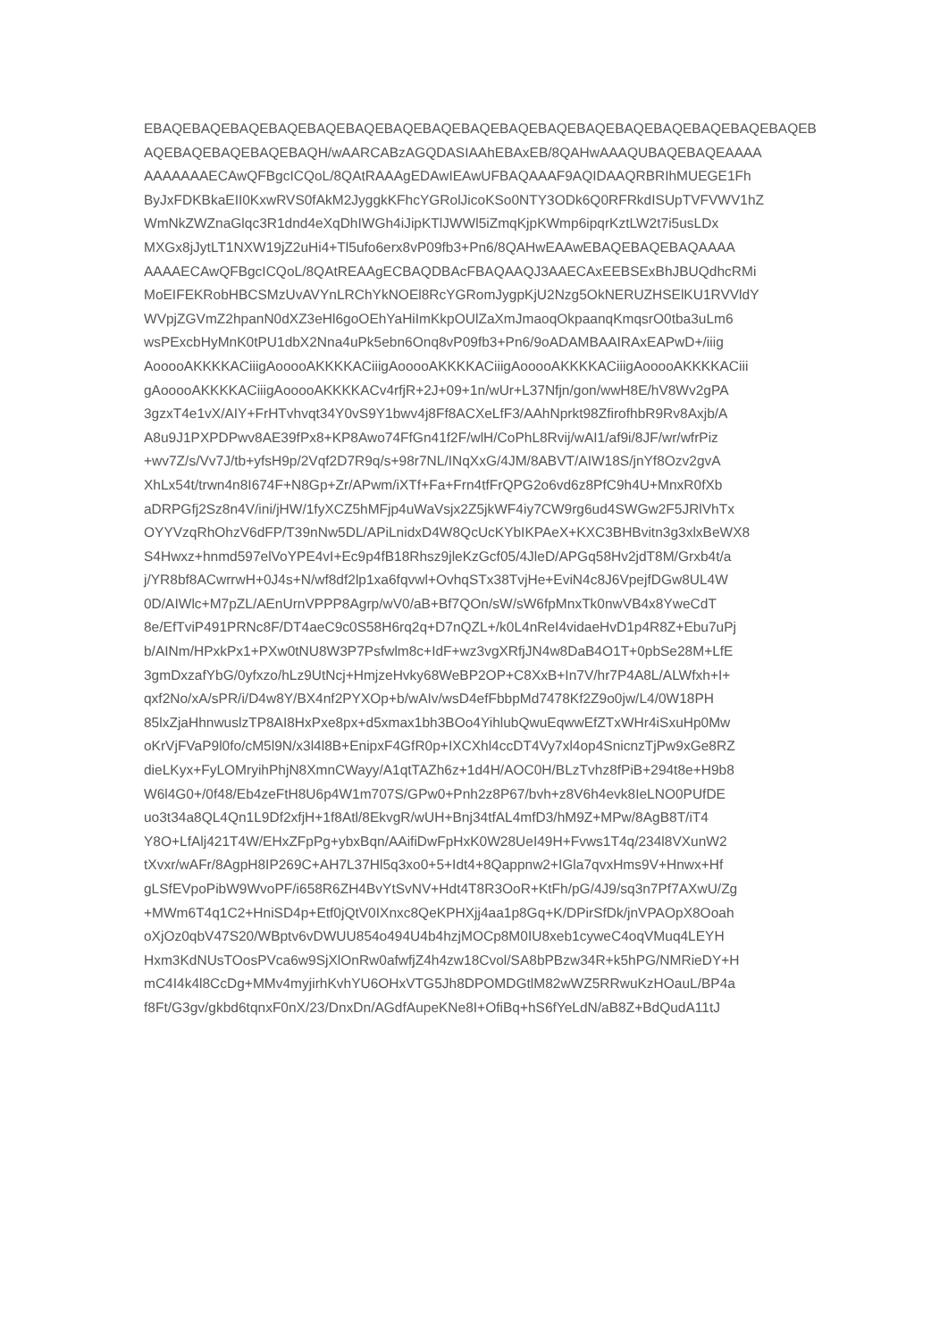EBAQEBAQEBAQEBAQEBAQEBAQEBAQEBAQEBAQEBAQEBAQEBAQEBAQEBAQEBAQEBAQEBAQEB
AQEBAQEBAQEBAQEBAQH/wAARCABzAGQDASIAAhEBAxEB/8QAHwAAAQUBAQEBAQEAAAA
AAAAAAAECAwQFBgcICQoL/8QAtRAAAgEDAwIEAwUFBAQAAAF9AQIDAAQRBRIhMUEGE1Fh
ByJxFDKBkaEII0KxwRVS0fAkM2JyggkKFhcYGRolJicoKSo0NTY3ODk6Q0RFRkdISUpTVFVWV1hZ
WmNkZWZnaGlqc3R1dnd4eXqDhIWGh4iJipKTlJWWl5iZmqKjpKWmp6ipqrKztLW2t7i5usLDx
MXGx8jJytLT1NXW19jZ2uHi4+Tl5ufo6erx8vP09fb3+Pn6/8QAHwEAAwEBAQEBAQEBAQAAAA
AAAAECAwQFBgcICQoL/8QAtREAAgECBAQDBAcFBAQAAQJ3AAECAxEEBSExBhJBUQdhcRMi
MoEIFEKRobHBCSMzUvAVYnLRChYkNOEl8RcYGRomJygpKjU2Nzg5OkNERUZHSElKU1RVVldY
WVpjZGVmZ2hpanN0dXZ3eHl6goOEhYaHiImKkpOUlZaXmJmaoqOkpaanqKmqsrO0tba3uLm6
wsPExcbHyMnK0tPU1dbX2Nna4uPk5ebn6Onq8vP09fb3+Pn6/9oADAMBAAIRAxEAPwD+/iiig
AooooAKKKKACiiigAooooAKKKKACiiigAooooAKKKKACiiigAooooAKKKKACiiigAooooAKKKKACiii
gAooooAKKKKACiiigAooooAKKKKACv4rfjR+2J+09+1n/wUr+L37Nfjn/gon/wwH8E/hV8Wv2gPA
3gzxT4e1vX/AIY+FrHTvhvqt34Y0vS9Y1bwv4j8Ff8ACXeLfF3/AAhNprkt98ZfirofhbR9Rv8Axjb/A
A8u9J1PXPDPwv8AE39fPx8+KP8Awo74FfGn41f2F/wlH/CoPhL8Rvij/wAI1/af9i/8JF/wr/wfrPiz
+wv7Z/s/Vv7J/tb+yfsH9p/2Vqf2D7R9q/s+98r7NL/INqXxG/4JM/8ABVT/AIW18S/jnYf8Ozv2gvA
XhLx54t/trwn4n8I674F+N8Gp+Zr/APwm/iXTf+Fa+Frn4tfFrQPG2o6vd6z8PfC9h4U+MnxR0fXb
aDRPGfj2Sz8n4V/ini/jHW/1fyXCZ5hMFjp4uWaVsjx2Z5jkWF4iy7CW9rg6ud4SWGw2F5JRlVhTx
OYYVzqRhOhzV6dFP/T39nNw5DL/APiLnidxD4W8QcUcKYbIKPAeX+KXC3BHBvitn3g3xlxBeWX8
S4Hwxz+hnmd597elVoYPE4vI+Ec9p4fB18Rhsz9jleKzGcf05/4JleD/APGq58Hv2jdT8M/Grxb4t/a
j/YR8bf8ACwrrwH+0J4s+N/wf8df2lp1xa6fqvwl+OvhqSTx38TvjHe+EviN4c8J6VpejfDGw8UL4W
0D/AIWlc+M7pZL/AEnUrnVPPP8Agrp/wV0/aB+Bf7QOn/sW/sW6fpMnxTk0nwVB4x8YweCdT
8e/EfTviP491PRNc8F/DT4aeC9c0S58H6rq2q+D7nQZL+/k0L4nReI4vidaeHvD1p4R8Z+Ebu7uPj
b/AINm/HPxkPx1+PXw0tNU8W3P7Psfwlm8c+IdF+wz3vgXRfjJN4w8DaB4O1T+0pbSe28M+LfE
3gmDxzafYbG/0yfxzo/hLz9UtNcj+HmjzeHvky68WeBP2OP+C8XxB+In7V/hr7P4A8L/ALWfxh+I+
qxf2No/xA/sPR/i/D4w8Y/BX4nf2PYXOp+b/wAIv/wsD4efFbbpMd7478Kf2Z9o0jw/L4/0W18PH
85lxZjaHhnwuslzTP8AI8HxPxe8px+d5xmax1bh3BOo4YihlubQwuEqwwEfZTxWHr4iSxuHp0Mw
oKrVjFVaP9l0fo/cM5l9N/x3l4l8B+EnipxF4GfR0p+IXCXhl4ccDT4Vy7xl4op4SnicnzTjPw9xGe8RZ
dieLKyx+FyLOMryihPhjN8XmnCWayy/A1qtTAZh6z+1d4H/AOC0H/BLzTvhz8fPiB+294t8e+H9b8
W6l4G0+/0f48/Eb4zeFtH8U6p4W1m707S/GPw0+Pnh2z8P67/bvh+z8V6h4evk8IeLNO0PUfDE
uo3t34a8QL4Qn1L9Df2xfjH+1f8Atl/8EkvgR/wUH+Bnj34tfAL4mfD3/hM9Z+MPw/8AgB8T/iT4
Y8O+LfAlj421T4W/EHxZFpPg+ybxBqn/AAifiDwFpHxK0W28UeI49H+Fvws1T4q/234l8VXunW2
tXvxr/wAFr/8AgpH8IP269C+AH7L37Hl5q3xo0+5+Idt4+8Qappnw2+IGla7qvxHms9V+Hnwx+Hf
gLSfEVpoPibW9WvoPF/i658R6ZH4BvYtSvNV+Hdt4T8R3OoR+KtFh/pG/4J9/sq3n7Pf7AXwU/Zg
+MWm6T4q1C2+HniSD4p+Etf0jQtV0IXnxc8QeKPHXjj4aa1p8Gq+K/DPirSfDk/jnVPAOpX8Ooah
oXjOz0qbV47S20/WBptv6vDWUU854o494U4b4hzjMOCp8M0IU8xeb1cyweC4oqVMuq4LEYH
Hxm3KdNUsTOosPVca6w9SjXlOnRw0afwfjZ4h4zw18Cvol/SA8bPBzw34R+k5hPG/NMRieDY+H
mC4I4k4l8CcDg+MMv4myjirhKvhYU6OHxVTG5Jh8DPOMDGtlM82wWZ5RRwuKzHOauL/BP4a
f8Ft/G3gv/gkbd6tqnxF0nX/23/DnxDn/AGdfAupeKNe8I+OfiBq+hS6fYeLdN/aB8Z+BdQudA11tJ